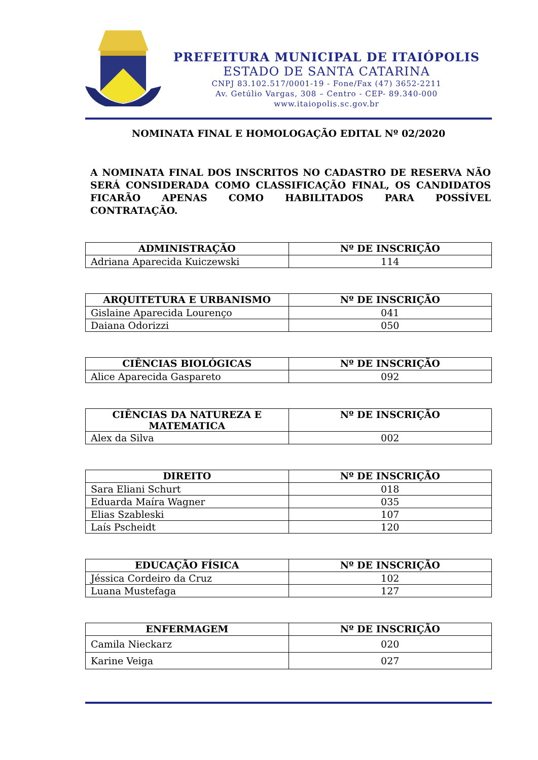PREFEITURA MUNICIPAL DE ITAIÓPOLIS
ESTADO DE SANTA CATARINA
CNPJ 83.102.517/0001-19 - Fone/Fax (47) 3652-2211
Av. Getúlio Vargas, 308 – Centro - CEP- 89.340-000
www.itaiopolis.sc.gov.br
NOMINATA FINAL E HOMOLOGAÇÃO EDITAL Nº 02/2020
A NOMINATA FINAL DOS INSCRITOS NO CADASTRO DE RESERVA NÃO SERÁ CONSIDERADA COMO CLASSIFICAÇÃO FINAL, OS CANDIDATOS FICARÃO APENAS COMO HABILITADOS PARA POSSÍVEL CONTRATAÇÃO.
| ADMINISTRAÇÃO | Nº DE INSCRIÇÃO |
| --- | --- |
| Adriana Aparecida Kuiczewski | 114 |
| ARQUITETURA E URBANISMO | Nº DE INSCRIÇÃO |
| --- | --- |
| Gislaine Aparecida Lourenço | 041 |
| Daiana Odorizzi | 050 |
| CIÊNCIAS BIOLÓGICAS | Nº DE INSCRIÇÃO |
| --- | --- |
| Alice Aparecida Gaspareto | 092 |
| CIÊNCIAS DA NATUREZA E MATEMATICA | Nº DE INSCRIÇÃO |
| --- | --- |
| Alex da Silva | 002 |
| DIREITO | Nº DE INSCRIÇÃO |
| --- | --- |
| Sara Eliani Schurt | 018 |
| Eduarda Maíra Wagner | 035 |
| Elias Szableski | 107 |
| Laís Pscheidt | 120 |
| EDUCAÇÃO FÍSICA | Nº DE INSCRIÇÃO |
| --- | --- |
| Jéssica Cordeiro da Cruz | 102 |
| Luana Mustefaga | 127 |
| ENFERMAGEM | Nº DE INSCRIÇÃO |
| --- | --- |
| Camila Nieckarz | 020 |
| Karine Veiga | 027 |